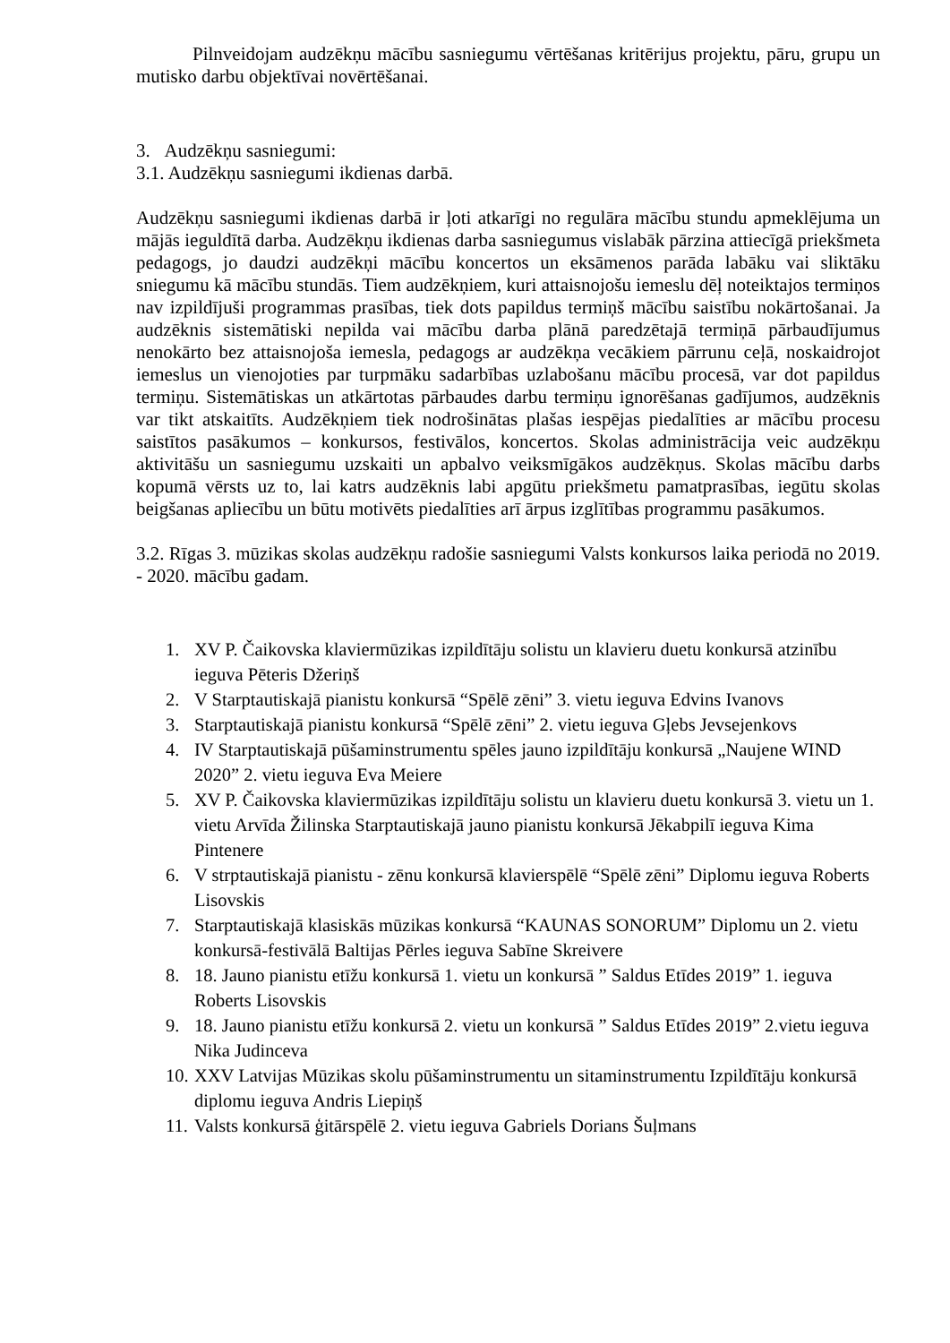Pilnveidojam audzēkņu mācību sasniegumu vērtēšanas kritērijus projektu, pāru, grupu un mutisko darbu objektīvai novērtēšanai.
3. Audzēkņu sasniegumi:
3.1. Audzēkņu sasniegumi ikdienas darbā.
Audzēkņu sasniegumi ikdienas darbā ir ļoti atkarīgi no regulāra mācību stundu apmeklējuma un mājās ieguldītā darba. Audzēkņu ikdienas darba sasniegumus vislabāk pārzina attiecīgā priekšmeta pedagogs, jo daudzi audzēkņi mācību koncertos un eksāmenos parāda labāku vai sliktāku sniegumu kā mācību stundās. Tiem audzēkņiem, kuri attaisnojošu iemeslu dēļ noteiktajos termiņos nav izpildījuši programmas prasības, tiek dots papildus termiņš mācību saistību nokārtošanai. Ja audzēknis sistemātiski nepilda vai mācību darba plānā paredzētajā termiņā pārbaudījumus nenokārto bez attaisnojoša iemesla, pedagogs ar audzēkņa vecākiem pārrunu ceļā, noskaidrojot iemeslus un vienojoties par turpmāku sadarbības uzlabošanu mācību procesā, var dot papildus termiņu. Sistemātiskas un atkārtotas pārbaudes darbu termiņu ignorēšanas gadījumos, audzēknis var tikt atskaitīts. Audzēkņiem tiek nodrošinātas plašas iespējas piedalīties ar mācību procesu saistītos pasākumos – konkursos, festivālos, koncertos. Skolas administrācija veic audzēkņu aktivitāšu un sasniegumu uzskaiti un apbalvo veiksmīgākos audzēkņus. Skolas mācību darbs kopumā vērsts uz to, lai katrs audzēknis labi apgūtu priekšmetu pamatprasības, iegūtu skolas beigšanas apliecību un būtu motivēts piedalīties arī ārpus izglītības programmu pasākumos.
3.2. Rīgas 3. mūzikas skolas audzēkņu radošie sasniegumi Valsts konkursos laika periodā no 2019. - 2020. mācību gadam.
1. XV P. Čaikovska klaviermūzikas izpildītāju solistu un klavieru duetu konkursā atzinību ieguva Pēteris Džeriņš
2. V Starptautiskajā pianistu konkursā “Spēlē zēni” 3. vietu ieguva Edvins Ivanovs
3. Starptautiskajā pianistu konkursā “Spēlē zēni” 2. vietu ieguva Gļebs Jevsejenkovs
4. IV Starptautiskajā pūšaminstrumentu spēles jauno izpildītāju konkursā „Naujene WIND 2020” 2. vietu ieguva Eva Meiere
5. XV P. Čaikovska klaviermūzikas izpildītāju solistu un klavieru duetu konkursā 3. vietu un 1. vietu Arvīda Žilinska Starptautiskajā jauno pianistu konkursā Jēkabpilī ieguva Kima Pintenere
6. V strptautiskajā pianistu - zēnu konkursā klavierspēlē “Spēlē zēni” Diplomu ieguva Roberts Lisovskis
7. Starptautiskajā klasiskās mūzikas konkursā “KAUNAS SONORUM” Diplomu un 2. vietu konkursā-festivālā Baltijas Pērles ieguva Sabīne Skreivere
8. 18. Jauno pianistu etīžu konkursā 1. vietu un konkursā ” Saldus Etīdes 2019” 1. ieguva Roberts Lisovskis
9. 18. Jauno pianistu etīžu konkursā 2. vietu un konkursā ” Saldus Etīdes 2019” 2.vietu ieguva Nika Judinceva
10. XXV Latvijas Mūzikas skolu pūšaminstrumentu un sitaminstrumentu Izpildītāju konkursā diplomu ieguva Andris Liepiņš
11. Valsts konkursā ģitārspēlē 2. vietu ieguva Gabriels Dorians Šuļmans